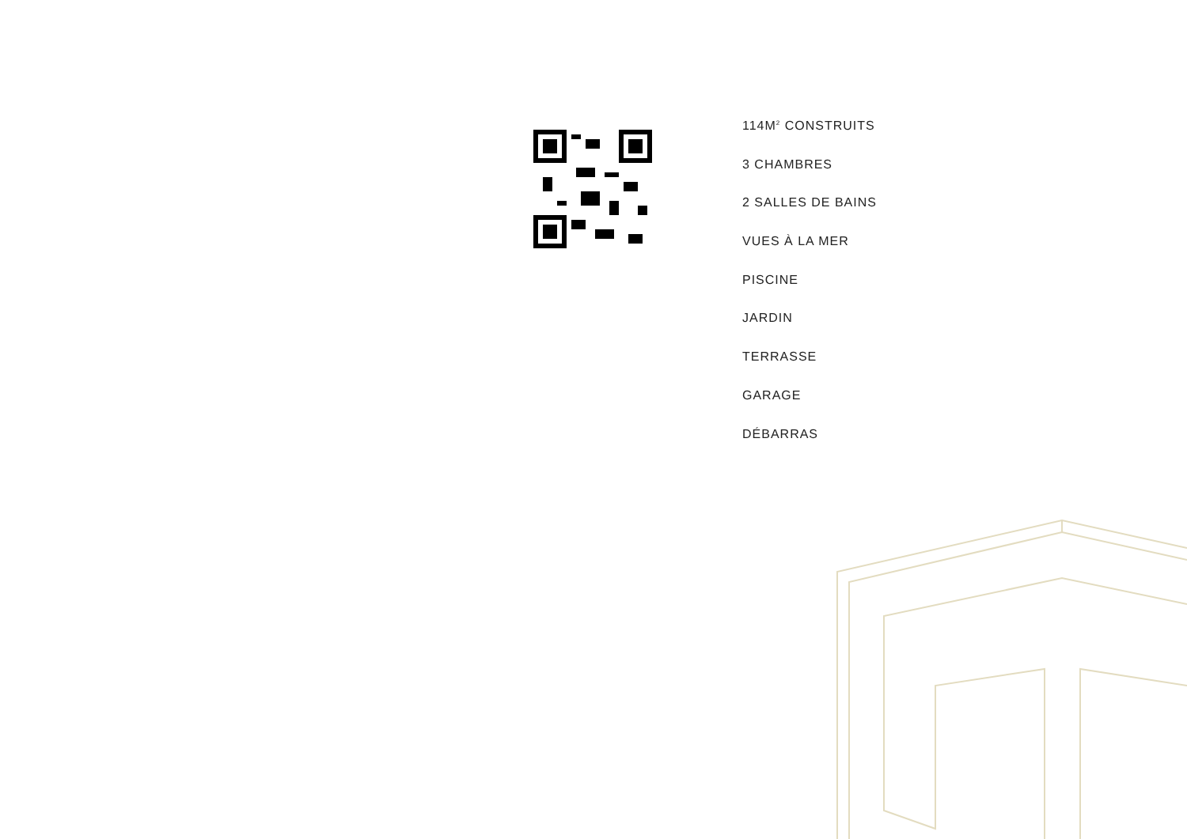114M<sup>2</sup> CONSTRUITS
3 CHAMBRES
2 SALLES DE BAINS
VUES À LA MER
PISCINE
JARDIN
TERRASSE
GARAGE
DÉBARRAS